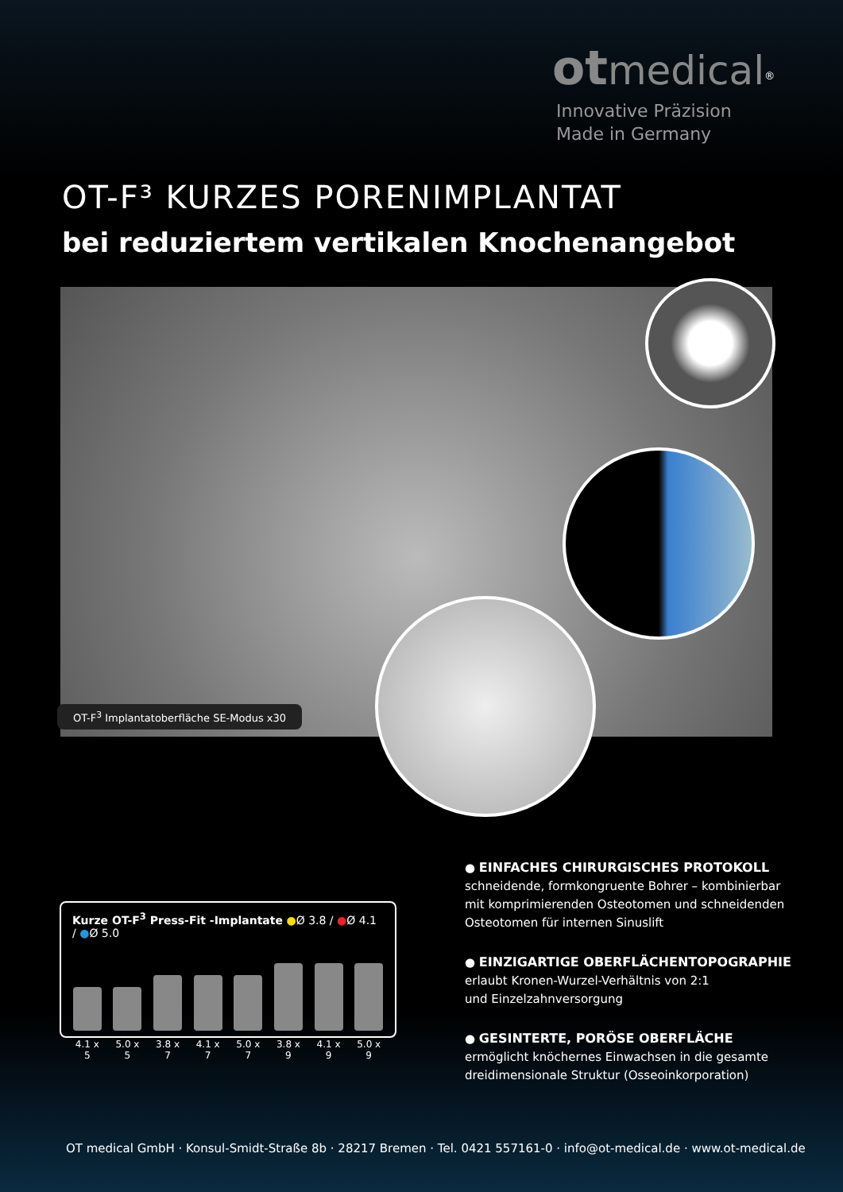ot medical<sup>®</sup>
Innovative Präzision
Made in Germany
OT-F³ KURZES PORENIMPLANTAT
bei reduziertem vertikalen Knochenangebot
OT-F<sup>3</sup> Implantatoberfläche SE-Modus x30
Kurze OT-F<sup>3</sup> Press-Fit -Implantate ●Ø 3.8 / ●Ø 4.1 / ●Ø 5.0
4.1 x 5
5.0 x 5
3.8 x 7
4.1 x 7
5.0 x 7
3.8 x 9
4.1 x 9
5.0 x 9
● EINFACHES CHIRURGISCHES PROTOKOLL
schneidende, formkongruente Bohrer – kombinierbar mit komprimierenden Osteotomen und schneidenden Osteotomen für internen Sinuslift
● EINZIGARTIGE OBERFLÄCHENTOPOGRAPHIE
erlaubt Kronen-Wurzel-Verhältnis von 2:1
und Einzelzahnversorgung
● GESINTERTE, PORÖSE OBERFLÄCHE
ermöglicht knöchernes Einwachsen in die gesamte dreidimensionale Struktur (Osseoinkorporation)
OT medical GmbH · Konsul-Smidt-Straße 8b · 28217 Bremen · Tel. 0421 557161-0 · info@ot-medical.de · www.ot-medical.de